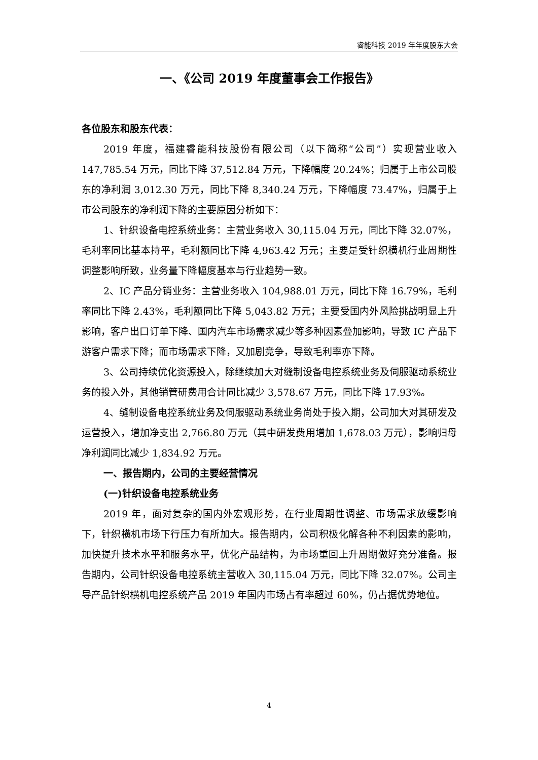睿能科技 2019 年年度股东大会
一、《公司 2019 年度董事会工作报告》
各位股东和股东代表：
2019 年度，福建睿能科技股份有限公司（以下简称“公司”）实现营业收入 147,785.54 万元，同比下降 37,512.84 万元，下降幅度 20.24%；归属于上市公司股东的净利润 3,012.30 万元，同比下降 8,340.24 万元，下降幅度 73.47%，归属于上市公司股东的净利润下降的主要原因分析如下：
1、针织设备电控系统业务：主营业务收入 30,115.04 万元，同比下降 32.07%，毛利率同比基本持平，毛利额同比下降 4,963.42 万元；主要是受针织横机行业周期性调整影响所致，业务量下降幅度基本与行业趋势一致。
2、IC 产品分销业务：主营业务收入 104,988.01 万元，同比下降 16.79%，毛利率同比下降 2.43%，毛利额同比下降 5,043.82 万元；主要受国内外风险挑战明显上升影响，客户出口订单下降、国内汽车市场需求减少等多种因素叠加影响，导致 IC 产品下游客户需求下降；而市场需求下降，又加剧竞争，导致毛利率亦下降。
3、公司持续优化资源投入，除继续加大对缝制设备电控系统业务及伺服驱动系统业务的投入外，其他销管研费用合计同比减少 3,578.67 万元，同比下降 17.93%。
4、缝制设备电控系统业务及伺服驱动系统业务尚处于投入期，公司加大对其研发及运营投入，增加净支出 2,766.80 万元（其中研发费用增加 1,678.03 万元），影响归母净利润同比减少 1,834.92 万元。
一、报告期内，公司的主要经营情况
(一)针织设备电控系统业务
2019 年，面对复杂的国内外宏观形势，在行业周期性调整、市场需求放缓影响下，针织横机市场下行压力有所加大。报告期内，公司积极化解各种不利因素的影响，加快提升技术水平和服务水平，优化产品结构，为市场重回上升周期做好充分准备。报告期内，公司针织设备电控系统主营收入 30,115.04 万元，同比下降 32.07%。公司主导产品针织横机电控系统产品 2019 年国内市场占有率超过 60%，仍占据优势地位。
4